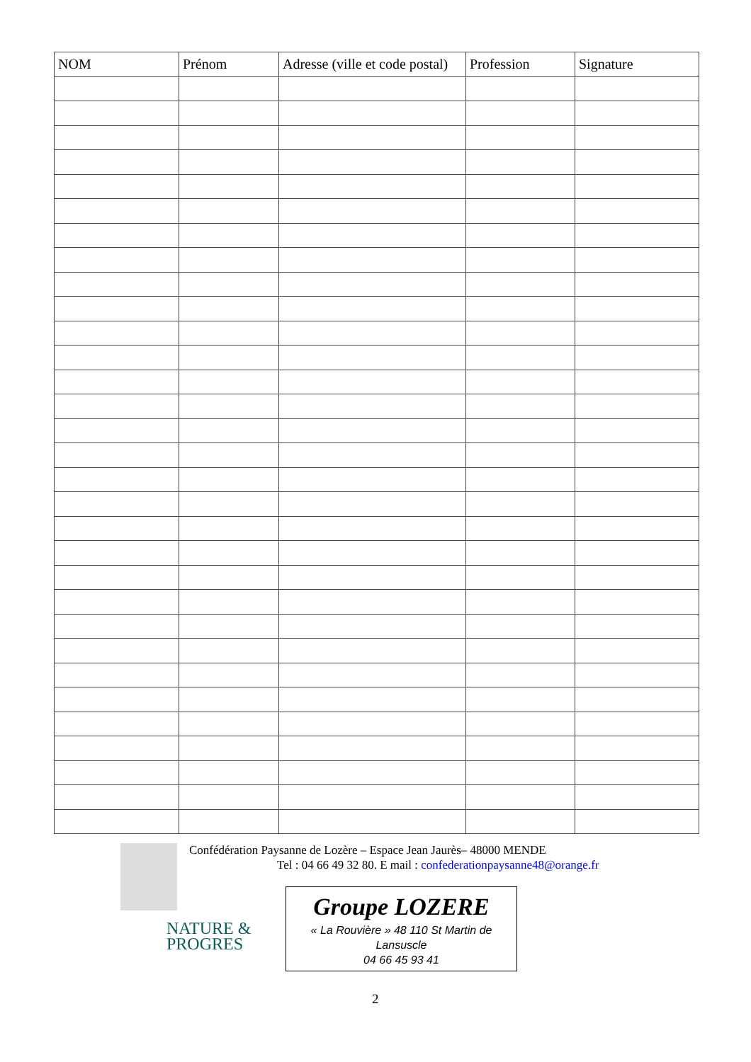| NOM | Prénom | Adresse (ville et code postal) | Profession | Signature |
| --- | --- | --- | --- | --- |
Confédération Paysanne de Lozère – Espace Jean Jaurès– 48000 MENDE
Tel : 04 66 49 32 80. E mail : confederationpaysanne48@orange.fr
NATURE &
PROGRES
Groupe LOZERE
« La Rouvière » 48 110 St Martin de
Lansuscle
04 66 45 93 41
2